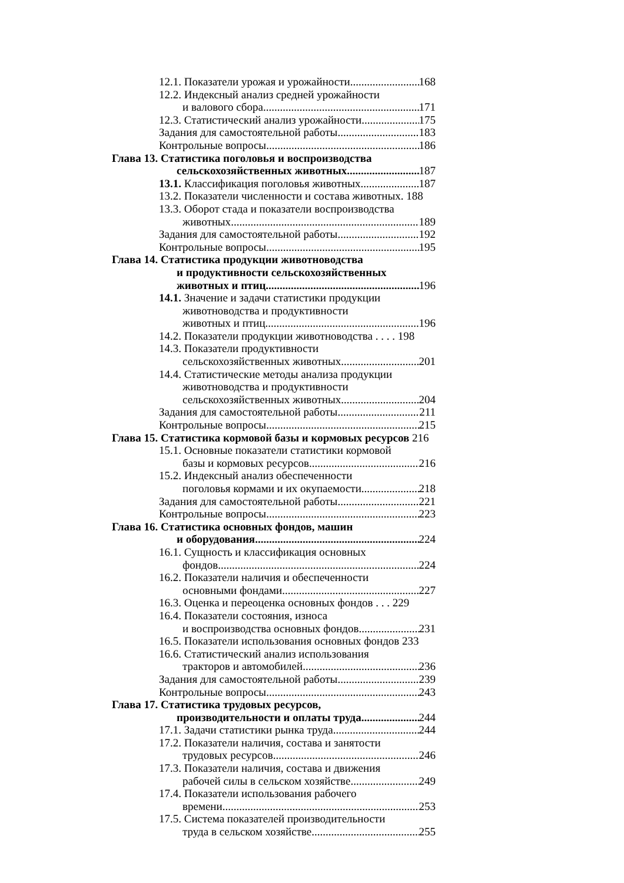12.1. Показатели урожая и урожайности 168
12.2. Индексный анализ средней урожайности
и валового сбора 171
12.3. Статистический анализ урожайности 175
Задания для самостоятельной работы 183
Контрольные вопросы 186
Глава 13. Статистика поголовья и воспроизводства
сельскохозяйственных животных 187
13.1. Классификация поголовья животных 187
13.2. Показатели численности и состава животных. 188
13.3. Оборот стада и показатели воспроизводства
животных 189
Задания для самостоятельной работы 192
Контрольные вопросы 195
Глава 14. Статистика продукции животноводства
и продуктивности сельскохозяйственных
животных и птиц 196
14.1. Значение и задачи статистики продукции
животноводства и продуктивности
животных и птиц 196
14.2. Показатели продукции животноводства . . . . 198
14.3. Показатели продуктивности
сельскохозяйственных животных 201
14.4. Статистические методы анализа продукции
животноводства и продуктивности
сельскохозяйственных животных 204
Задания для самостоятельной работы 211
Контрольные вопросы 215
Глава 15. Статистика кормовой базы и кормовых ресурсов 216
15.1. Основные показатели статистики кормовой
базы и кормовых ресурсов 216
15.2. Индексный анализ обеспеченности
поголовья кормами и их окупаемости 218
Задания для самостоятельной работы 221
Контрольные вопросы 223
Глава 16. Статистика основных фондов, машин
и оборудования 224
16.1. Сущность и классификация основных
фондов 224
16.2. Показатели наличия и обеспеченности
основными фондами 227
16.3. Оценка и переоценка основных фондов . . . 229
16.4. Показатели состояния, износа
и воспроизводства основных фондов 231
16.5. Показатели использования основных фондов 233
16.6. Статистический анализ использования
тракторов и автомобилей 236
Задания для самостоятельной работы 239
Контрольные вопросы 243
Глава 17. Статистика трудовых ресурсов,
производительности и оплаты труда 244
17.1. Задачи статистики рынка труда 244
17.2. Показатели наличия, состава и занятости
трудовых ресурсов 246
17.3. Показатели наличия, состава и движения
рабочей силы в сельском хозяйстве 249
17.4. Показатели использования рабочего
времени 253
17.5. Система показателей производительности
труда в сельском хозяйстве 255